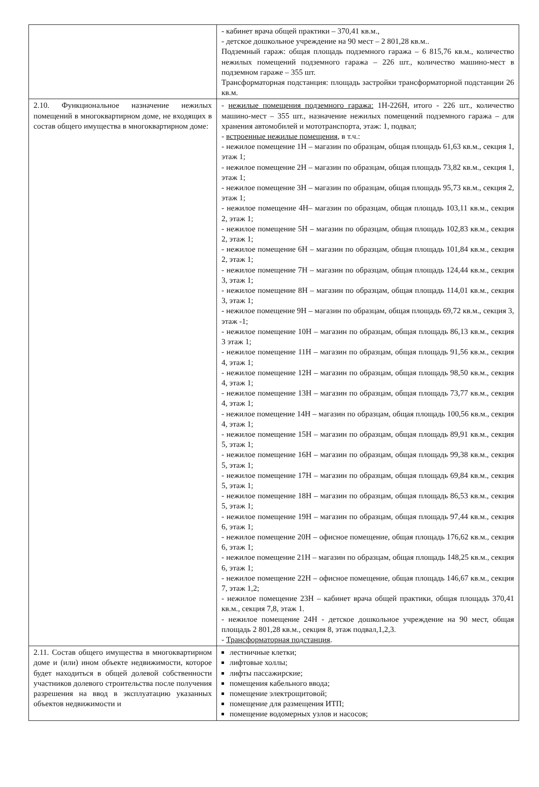| | - кабинет врача общей практики – 370,41 кв.м., - детское дошкольное учреждение на 90 мест – 2 801,28 кв.м.. Подземный гараж: общая площадь подземного гаража – 6 815,76 кв.м., количество нежилых помещений подземного гаража – 226 шт., количество машино-мест в подземном гараже – 355 шт. Трансформаторная подстанция: площадь застройки трансформаторной подстанции 26 кв.м. |
| 2.10. Функциональное назначение нежилых помещений в многоквартирном доме, не входящих в состав общего имущества в многоквартирном доме: | - нежилые помещения подземного гаража: 1Н-226Н, итого - 226 шт., количество машино-мест – 355 шт., назначение нежилых помещений подземного гаража – для хранения автомобилей и мототранспорта, этаж: 1, подвал; - встроенные нежилые помещения , в т.ч.: - нежилое помещение 1Н – магазин по образцам, общая площадь 61,63 кв.м., секция 1, этаж 1; - нежилое помещение 2Н – магазин по образцам, общая площадь 73,82 кв.м., секция 1, этаж 1; - нежилое помещение 3Н – магазин по образцам, общая площадь 95,73 кв.м., секция 2, этаж 1; - нежилое помещение 4Н– магазин по образцам, общая площадь 103,11 кв.м., секция 2, этаж 1; - нежилое помещение 5Н – магазин по образцам, общая площадь 102,83 кв.м., секция 2, этаж 1; - нежилое помещение 6Н – магазин по образцам, общая площадь 101,84 кв.м., секция 2, этаж 1; - нежилое помещение 7Н – магазин по образцам, общая площадь 124,44 кв.м., секция 3, этаж 1; - нежилое помещение 8Н – магазин по образцам, общая площадь 114,01 кв.м., секция 3, этаж 1; - нежилое помещение 9Н – магазин по образцам, общая площадь 69,72 кв.м., секция 3, этаж -1; - нежилое помещение 10Н – магазин по образцам, общая площадь 86,13 кв.м., секция 3 этаж 1; - нежилое помещение 11Н – магазин по образцам, общая площадь 91,56 кв.м., секция 4, этаж 1; - нежилое помещение 12Н – магазин по образцам, общая площадь 98,50 кв.м., секция 4, этаж 1; - нежилое помещение 13Н – магазин по образцам, общая площадь 73,77 кв.м., секция 4, этаж 1; - нежилое помещение 14Н – магазин по образцам, общая площадь 100,56 кв.м., секция 4, этаж 1; - нежилое помещение 15Н – магазин по образцам, общая площадь 89,91 кв.м., секция 5, этаж 1; - нежилое помещение 16Н – магазин по образцам, общая площадь 99,38 кв.м., секция 5, этаж 1; - нежилое помещение 17Н – магазин по образцам, общая площадь 69,84 кв.м., секция 5, этаж 1; - нежилое помещение 18Н – магазин по образцам, общая площадь 86,53 кв.м., секция 5, этаж 1; - нежилое помещение 19Н – магазин по образцам, общая площадь 97,44 кв.м., секция 6, этаж 1; - нежилое помещение 20Н – офисное помещение, общая площадь 176,62 кв.м., секция 6, этаж 1; - нежилое помещение 21Н – магазин по образцам, общая площадь 148,25 кв.м., секция 6, этаж 1; - нежилое помещение 22Н – офисное помещение, общая площадь 146,67 кв.м., секция 7, этаж 1,2; - нежилое помещение 23Н – кабинет врача общей практики, общая площадь 370,41 кв.м., секция 7,8, этаж 1. - нежилое помещение 24Н - детское дошкольное учреждение на 90 мест, общая площадь 2 801,28 кв.м., секция 8, этаж подвал,1,2,3. - Трансформаторная подстанция . |
| 2.11. Состав общего имущества в многоквартирном доме и (или) ином объекте недвижимости, которое будет находиться в общей долевой собственности участников долевого строительства после получения разрешения на ввод в эксплуатацию указанных объектов недвижимости и | лестничные клетки; лифтовые холлы; лифты пассажирские; помещения кабельного ввода; помещение электрощитовой; помещение для размещения ИТП; помещение водомерных узлов и насосов; |